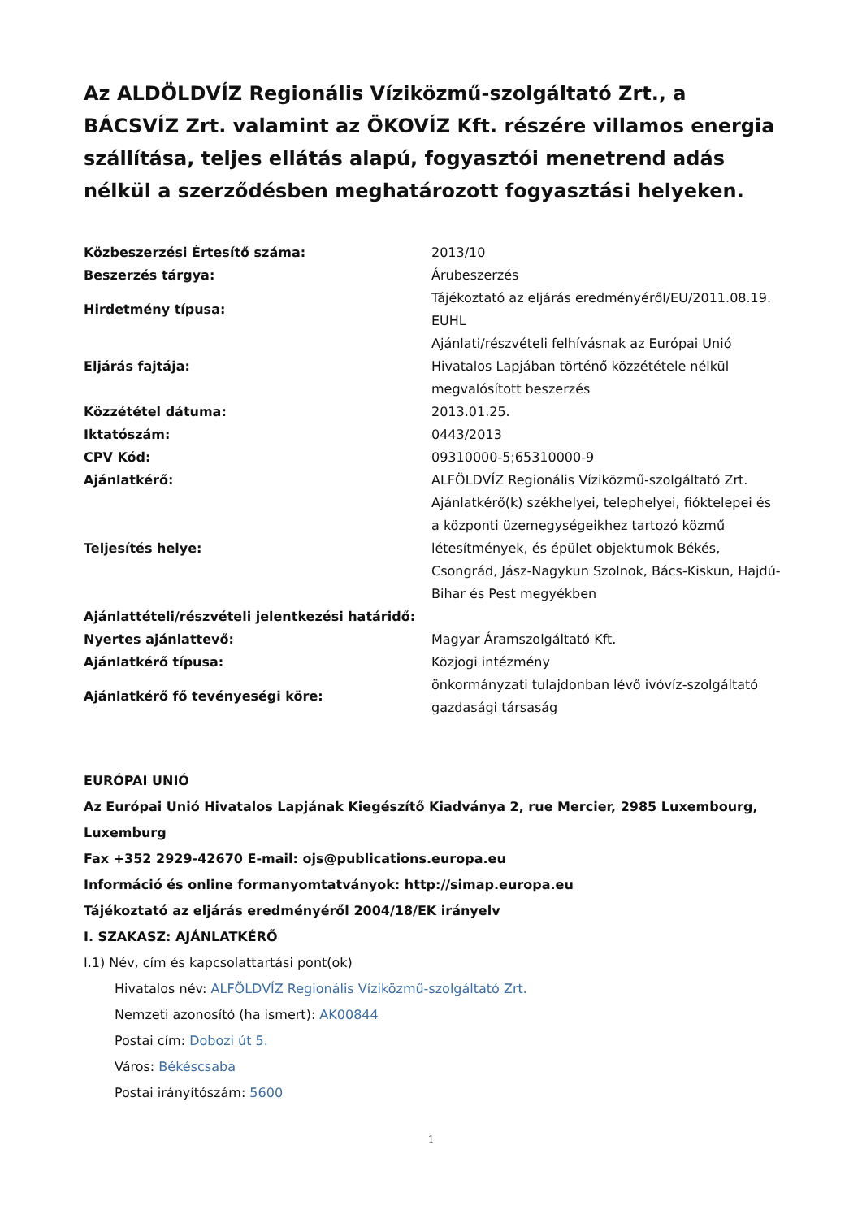Az ALDÖLDVÍZ Regionális Víziközmű-szolgáltató Zrt., a BÁCSVÍZ Zrt. valamint az ÖKOVÍZ Kft. részére villamos energia szállítása, teljes ellátás alapú, fogyasztói menetrend adás nélkül a szerződésben meghatározott fogyasztási helyeken.
| Közbeszerzési Értesítő száma: | 2013/10 |
| Beszerzés tárgya: | Árubeszerzés |
| Hirdetmény típusa: | Tájékoztató az eljárás eredményéről/EU/2011.08.19. EUHL |
| Eljárás fajtája: | Ajánlati/részvételi felhívásnak az Európai Unió Hivatalos Lapjában történő közzététele nélkül megvalósított beszerzés |
| Közzététel dátuma: | 2013.01.25. |
| Iktatószám: | 0443/2013 |
| CPV Kód: | 09310000-5;65310000-9 |
| Ajánlatkérő: | ALFÖLDVÍZ Regionális Víziközmű-szolgáltató Zrt. |
| Teljesítés helye: | Ajánlatkérő(k) székhelyei, telephelyei, fióktelepei és a központi üzemegységeikhez tartozó közmű létesítmények, és épület objektumok Békés, Csongrád, Jász-Nagykun Szolnok, Bács-Kiskun, Hajdú-Bihar és Pest megyékben |
| Ajánlattételi/részvételi jelentkezési határidő: | |
| Nyertes ajánlattevő: | Magyar Áramszolgáltató Kft. |
| Ajánlatkérő típusa: | Közjogi intézmény |
| Ajánlatkérő fő tevényeségi köre: | önkormányzati tulajdonban lévő ivóvíz-szolgáltató gazdasági társaság |
EURÓPAI UNIÓ
Az Európai Unió Hivatalos Lapjának Kiegészítő Kiadványa 2, rue Mercier, 2985 Luxembourg, Luxemburg
Fax +352 2929-42670 E-mail: ojs@publications.europa.eu
Információ és online formanyomtatványok: http://simap.europa.eu
Tájékoztató az eljárás eredményéről 2004/18/EK irányelv
I. SZAKASZ: AJÁNLATKÉRŐ
I.1) Név, cím és kapcsolattartási pont(ok)
Hivatalos név: ALFÖLDVÍZ Regionális Víziközmű-szolgáltató Zrt.
Nemzeti azonosító (ha ismert): AK00844
Postai cím: Dobozi út 5.
Város: Békéscsaba
Postai irányítószám: 5600
1